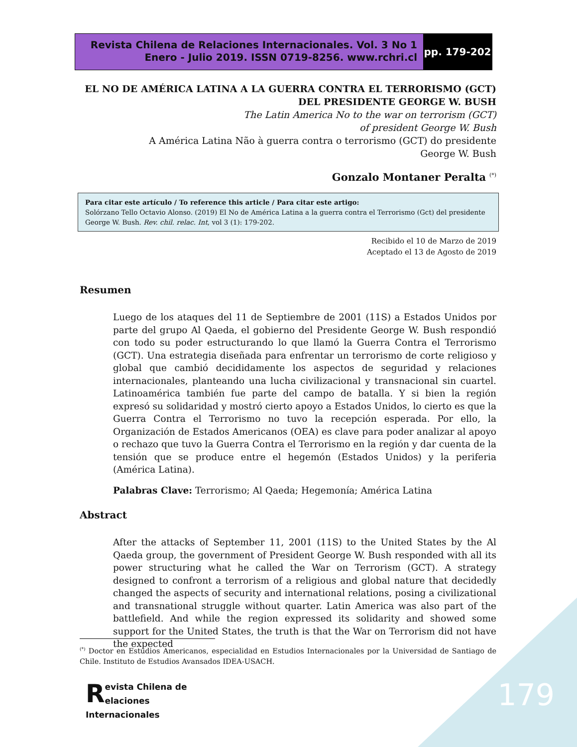Revista Chilena de Relaciones Internacionales. Vol. 3 No 1
Enero - Julio 2019. ISSN 0719-8256. www.rchri.cl
pp. 179-202
EL NO DE AMÉRICA LATINA A LA GUERRA CONTRA EL TERRORISMO (GCT) DEL PRESIDENTE GEORGE W. BUSH
The Latin America No to the war on terrorism (GCT)
of president George W. Bush
A América Latina Não à guerra contra o terrorismo (GCT) do presidente
George W. Bush
Gonzalo Montaner Peralta <sup>(*)</sup>
Para citar este artículo / To reference this article / Para citar este artigo:
Solórzano Tello Octavio Alonso. (2019) El No de América Latina a la guerra contra el Terrorismo (Gct) del presidente George W. Bush. Rev. chil. relac. Int, vol 3 (1): 179-202.
Recibido el 10 de Marzo de 2019
Aceptado el 13 de Agosto de 2019
Resumen
Luego de los ataques del 11 de Septiembre de 2001 (11S) a Estados Unidos por parte del grupo Al Qaeda, el gobierno del Presidente George W. Bush respondió con todo su poder estructurando lo que llamó la Guerra Contra el Terrorismo (GCT). Una estrategia diseñada para enfrentar un terrorismo de corte religioso y global que cambió decididamente los aspectos de seguridad y relaciones internacionales, planteando una lucha civilizacional y transnacional sin cuartel. Latinoamérica también fue parte del campo de batalla. Y si bien la región expresó su solidaridad y mostró cierto apoyo a Estados Unidos, lo cierto es que la Guerra Contra el Terrorismo no tuvo la recepción esperada. Por ello, la Organización de Estados Americanos (OEA) es clave para poder analizar al apoyo o rechazo que tuvo la Guerra Contra el Terrorismo en la región y dar cuenta de la tensión que se produce entre el hegemón (Estados Unidos) y la periferia (América Latina).
Palabras Clave: Terrorismo; Al Qaeda; Hegemonía; América Latina
Abstract
After the attacks of September 11, 2001 (11S) to the United States by the Al Qaeda group, the government of President George W. Bush responded with all its power structuring what he called the War on Terrorism (GCT). A strategy designed to confront a terrorism of a religious and global nature that decidedly changed the aspects of security and international relations, posing a civilizational and transnational struggle without quarter. Latin America was also part of the battlefield. And while the region expressed its solidarity and showed some support for the United States, the truth is that the War on Terrorism did not have the expected
<sup>(*)</sup> Doctor en Estudios Americanos, especialidad en Estudios Internacionales por la Universidad de Santiago de Chile. Instituto de Estudios Avansados IDEA-USACH.
Revista Chilena de
elaciones Internacionales
179